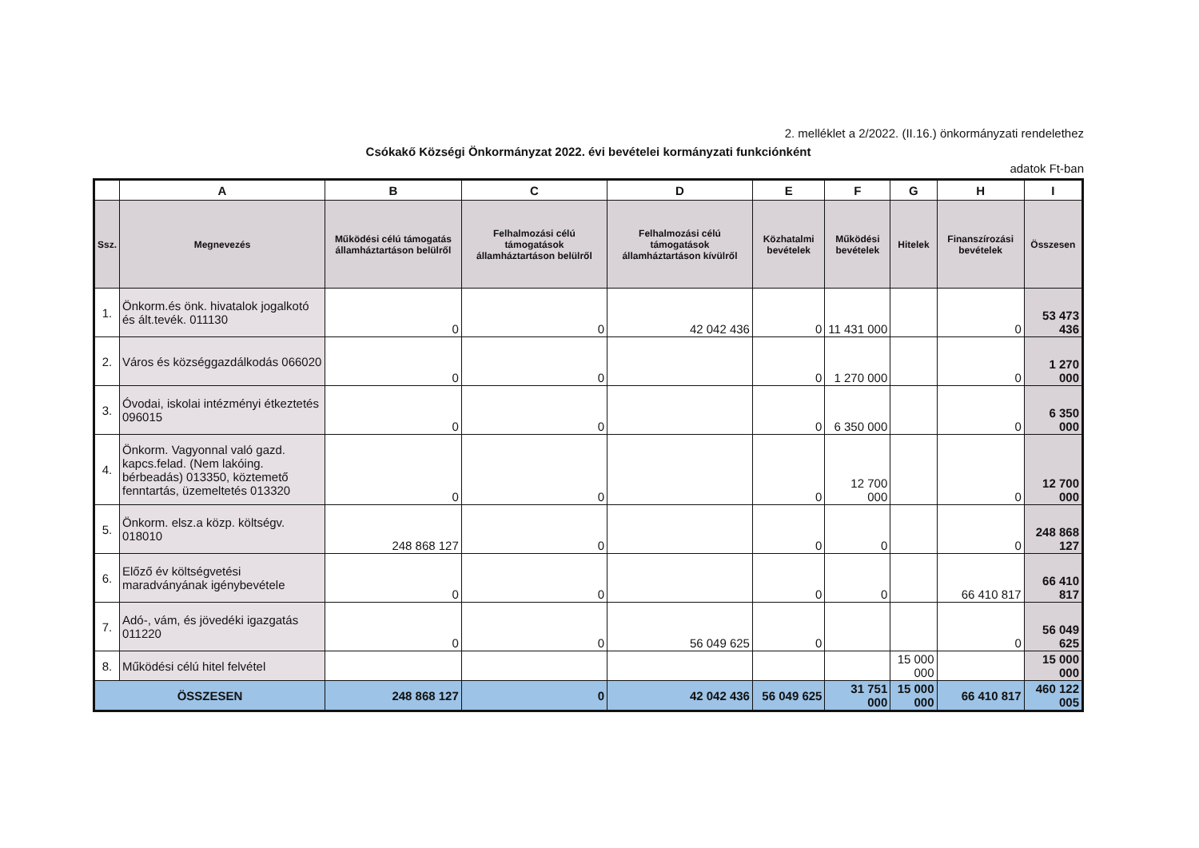2. melléklet a 2/2022. (II.16.) önkormányzati rendelethez
Csókakő Községi Önkormányzat 2022. évi bevételei kormányzati funkciónként
adatok Ft-ban
| | A | B | C | D | E | F | G | H | I |
| --- | --- | --- | --- | --- | --- | --- | --- | --- | --- |
| Ssz. | Megnevezés | Működési célú támogatás államháztartáson belülről | Felhalmozási célú támogatások államháztartáson belülről | Felhalmozási célú támogatások államháztartáson kívülről | Közhatalmi bevételek | Működési bevételek | Hitelek | Finanszírozási bevételek | Összesen |
| 1. | Önkorm.és önk. hivatalok jogalkotó és ált.tevék. 011130 | 0 | 0 | 42 042 436 | 0 | 11 431 000 | | 0 | 53 473 436 |
| 2. | Város és községgazdálkodás 066020 | 0 | 0 | | 0 | 1 270 000 | | 0 | 1 270 000 |
| 3. | Óvodai, iskolai intézményi étkeztetés 096015 | 0 | 0 | | 0 | 6 350 000 | | 0 | 6 350 000 |
| 4. | Önkorm. Vagyonnal való gazd. kapcs.felad. (Nem lakóing. bérbeadás) 013350, köztemető fenntartás, üzemeltetés 013320 | 0 | 0 | | 0 | 12 700 000 | | 0 | 12 700 000 |
| 5. | Önkorm. elsz.a közp. költségv. 018010 | 248 868 127 | 0 | | 0 | 0 | | 0 | 248 868 127 |
| 6. | Előző év költségvetési maradványának igénybevétele | 0 | 0 | | 0 | 0 | | 66 410 817 | 66 410 817 |
| 7. | Adó-, vám, és jövedéki igazgatás 011220 | 0 | 0 | 56 049 625 | 0 | | | 0 | 56 049 625 |
| 8. | Működési célú hitel felvétel | | | | | | 15 000 000 | | 15 000 000 |
| ÖSSZESEN | | 248 868 127 | 0 | 42 042 436 | 56 049 625 | 31 751 000 | 15 000 000 | 66 410 817 | 460 122 005 |